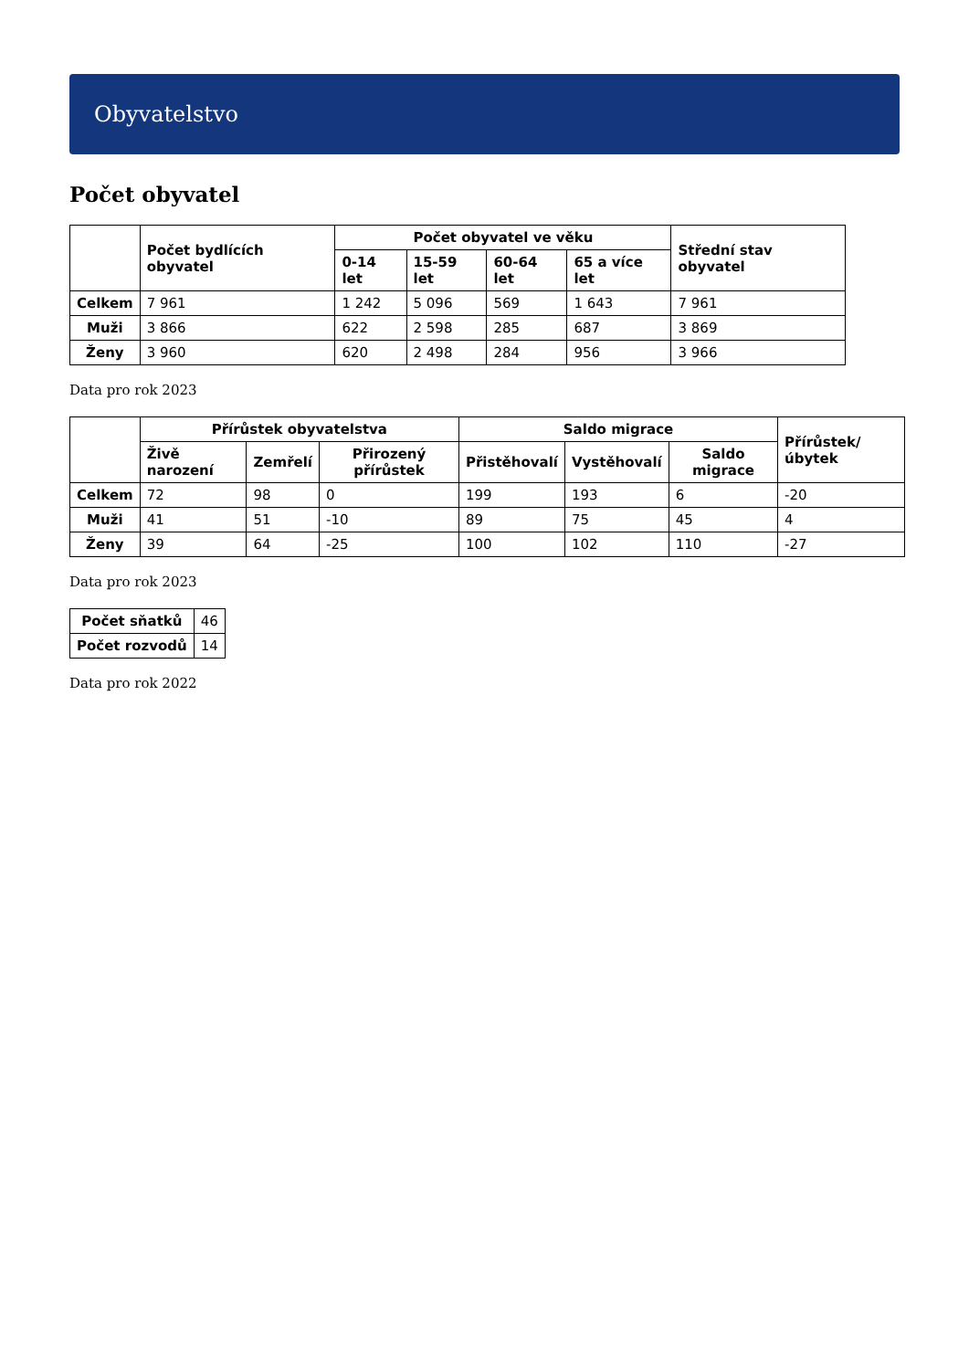Obyvatelstvo
Počet obyvatel
| | Počet bydlících obyvatel | Počet obyvatel ve věku | | | | Střední stav obyvatel |
| --- | --- | --- | --- | --- | --- | --- |
| | | 0-14 let | 15-59 let | 60-64 let | 65 a více let | |
| Celkem | 7 961 | 1 242 | 5 096 | 569 | 1 643 | 7 961 |
| Muži | 3 866 | 622 | 2 598 | 285 | 687 | 3 869 |
| Ženy | 3 960 | 620 | 2 498 | 284 | 956 | 3 966 |
Data pro rok 2023
| | Přírůstek obyvatelstva | | | Saldo migrace | | | Přírůstek/úbytek |
| --- | --- | --- | --- | --- | --- | --- | --- |
| | Živě narození | Zemřelí | Přirozený přírůstek | Přistěhovalí | Vystěhovalí | Saldo migrace | |
| Celkem | 72 | 98 | 0 | 199 | 193 | 6 | -20 |
| Muži | 41 | 51 | -10 | 89 | 75 | 45 | 4 |
| Ženy | 39 | 64 | -25 | 100 | 102 | 110 | -27 |
Data pro rok 2023
| Počet sňatků | 46 |
| Počet rozvodů | 14 |
Data pro rok 2022